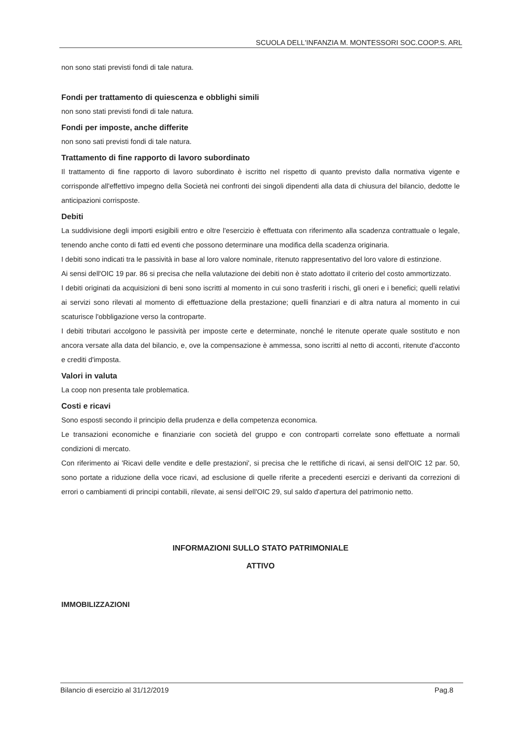SCUOLA DELL'INFANZIA M. MONTESSORI SOC.COOP.S. ARL
non sono stati previsti fondi di tale natura.
Fondi per trattamento di quiescenza e obblighi simili
non sono stati previsti fondi di tale natura.
Fondi per imposte, anche differite
non sono sati previsti fondi di tale natura.
Trattamento di fine rapporto di lavoro subordinato
Il trattamento di fine rapporto di lavoro subordinato è iscritto nel rispetto di quanto previsto dalla normativa vigente e corrisponde all'effettivo impegno della Società nei confronti dei singoli dipendenti alla data di chiusura del bilancio, dedotte le anticipazioni corrisposte.
Debiti
La suddivisione degli importi esigibili entro e oltre l'esercizio è effettuata con riferimento alla scadenza contrattuale o legale, tenendo anche conto di fatti ed eventi che possono determinare una modifica della scadenza originaria.
I debiti sono indicati tra le passività in base al loro valore nominale, ritenuto rappresentativo del loro valore di estinzione.
Ai sensi dell'OIC 19 par. 86 si precisa che nella valutazione dei debiti non è stato adottato il criterio del costo ammortizzato.
I debiti originati da acquisizioni di beni sono iscritti al momento in cui sono trasferiti i rischi, gli oneri e i benefici; quelli relativi ai servizi sono rilevati al momento di effettuazione della prestazione; quelli finanziari e di altra natura al momento in cui scaturisce l'obbligazione verso la controparte.
I debiti tributari accolgono le passività per imposte certe e determinate, nonché le ritenute operate quale sostituto e non ancora versate alla data del bilancio, e, ove la compensazione è ammessa, sono iscritti al netto di acconti, ritenute d'acconto e crediti d'imposta.
Valori in valuta
La coop non presenta tale problematica.
Costi e ricavi
Sono esposti secondo il principio della prudenza e della competenza economica.
Le transazioni economiche e finanziarie con società del gruppo e con controparti correlate sono effettuate a normali condizioni di mercato.
Con riferimento ai 'Ricavi delle vendite e delle prestazioni', si precisa che le rettifiche di ricavi, ai sensi dell'OIC 12 par. 50, sono portate a riduzione della voce ricavi, ad esclusione di quelle riferite a precedenti esercizi e derivanti da correzioni di errori o cambiamenti di principi contabili, rilevate, ai sensi dell'OIC 29, sul saldo d'apertura del patrimonio netto.
INFORMAZIONI SULLO STATO PATRIMONIALE
ATTIVO
IMMOBILIZZAZIONI
Bilancio di esercizio al 31/12/2019 Pag.8